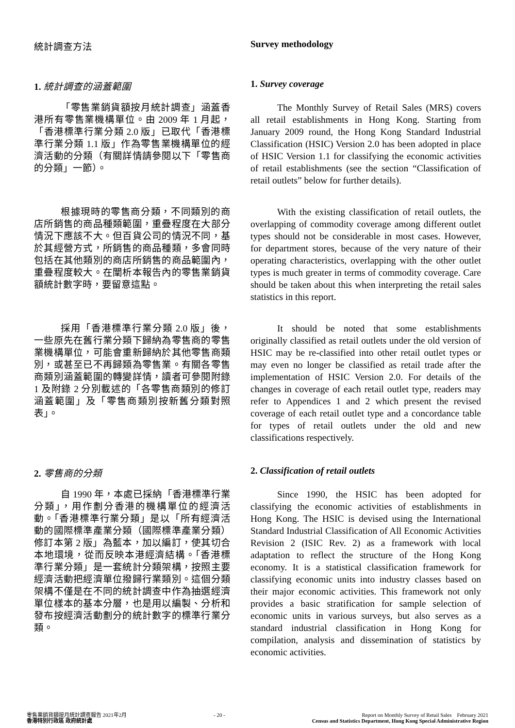統計調查方法 Survey methodology
1. 統計調查的涵蓋範圍 1. Survey coverage
「零售業銷貨額按月統計調查」涵蓋香港所有零售業機構單位。由 2009 年 1 月起，「香港標準行業分類 2.0 版」已取代「香港標準行業分類 1.1 版」作為零售業機構單位的經濟活動的分類（有關詳情請參閱以下「零售商的分類」一節）。
The Monthly Survey of Retail Sales (MRS) covers all retail establishments in Hong Kong. Starting from January 2009 round, the Hong Kong Standard Industrial Classification (HSIC) Version 2.0 has been adopted in place of HSIC Version 1.1 for classifying the economic activities of retail establishments (see the section “Classification of retail outlets” below for further details).
根據現時的零售商分類，不同類別的商店所銷售的商品種類範圍，重疊程度在大部分情況下應該不大。但百貨公司的情況不同，基於其經營方式，所銷售的商品種類，多會同時包括在其他類別的商店所銷售的商品範圍內，重疊程度較大。在闡析本報告內的零售業銷貨額統計數字時，要留意這點。
With the existing classification of retail outlets, the overlapping of commodity coverage among different outlet types should not be considerable in most cases. However, for department stores, because of the very nature of their operating characteristics, overlapping with the other outlet types is much greater in terms of commodity coverage. Care should be taken about this when interpreting the retail sales statistics in this report.
採用「香港標準行業分類 2.0 版」後，一些原先在舊行業分類下歸納為零售商的零售業機構單位，可能會重新歸納於其他零售商類別，或甚至已不再歸類為零售業。有關各零售商類別涵蓋範圍的轉變詳情，讀者可參閱附錄 1 及附錄 2 分別載述的「各零售商類別的修訂涵蓋範圍」及「零售商類別按新舊分類對照表」。
It should be noted that some establishments originally classified as retail outlets under the old version of HSIC may be re-classified into other retail outlet types or may even no longer be classified as retail trade after the implementation of HSIC Version 2.0. For details of the changes in coverage of each retail outlet type, readers may refer to Appendices 1 and 2 which present the revised coverage of each retail outlet type and a concordance table for types of retail outlets under the old and new classifications respectively.
2. 零售商的分類 2. Classification of retail outlets
自 1990 年，本處已採納「香港標準行業分類」，用作劃分香港的機構單位的經濟活動。「香港標準行業分類」是以「所有經濟活動的國際標準產業分類（國際標準產業分類）修訂本第 2 版」為藍本，加以編訂，使其切合本地環境，從而反映本港經濟結構。「香港標準行業分類」是一套統計分類架構，按照主要經濟活動把經濟單位撥歸行業類別。這個分類架構不僅是在不同的統計調查中作為抽選經濟單位樣本的基本分層，也是用以編製、分析和發布按經濟活動劃分的統計數字的標準行業分類。
Since 1990, the HSIC has been adopted for classifying the economic activities of establishments in Hong Kong. The HSIC is devised using the International Standard Industrial Classification of All Economic Activities Revision 2 (ISIC Rev. 2) as a framework with local adaptation to reflect the structure of the Hong Kong economy. It is a statistical classification framework for classifying economic units into industry classes based on their major economic activities. This framework not only provides a basic stratification for sample selection of economic units in various surveys, but also serves as a standard industrial classification in Hong Kong for compilation, analysis and dissemination of statistics by economic activities.
零售業銷貨額按月統計調查報告 2021年2月
香港特別行政區 政府統計處
- 20 - Report on Monthly Survey of Retail Sales February 2021
Census and Statistics Department, Hong Kong Special Administrative Region